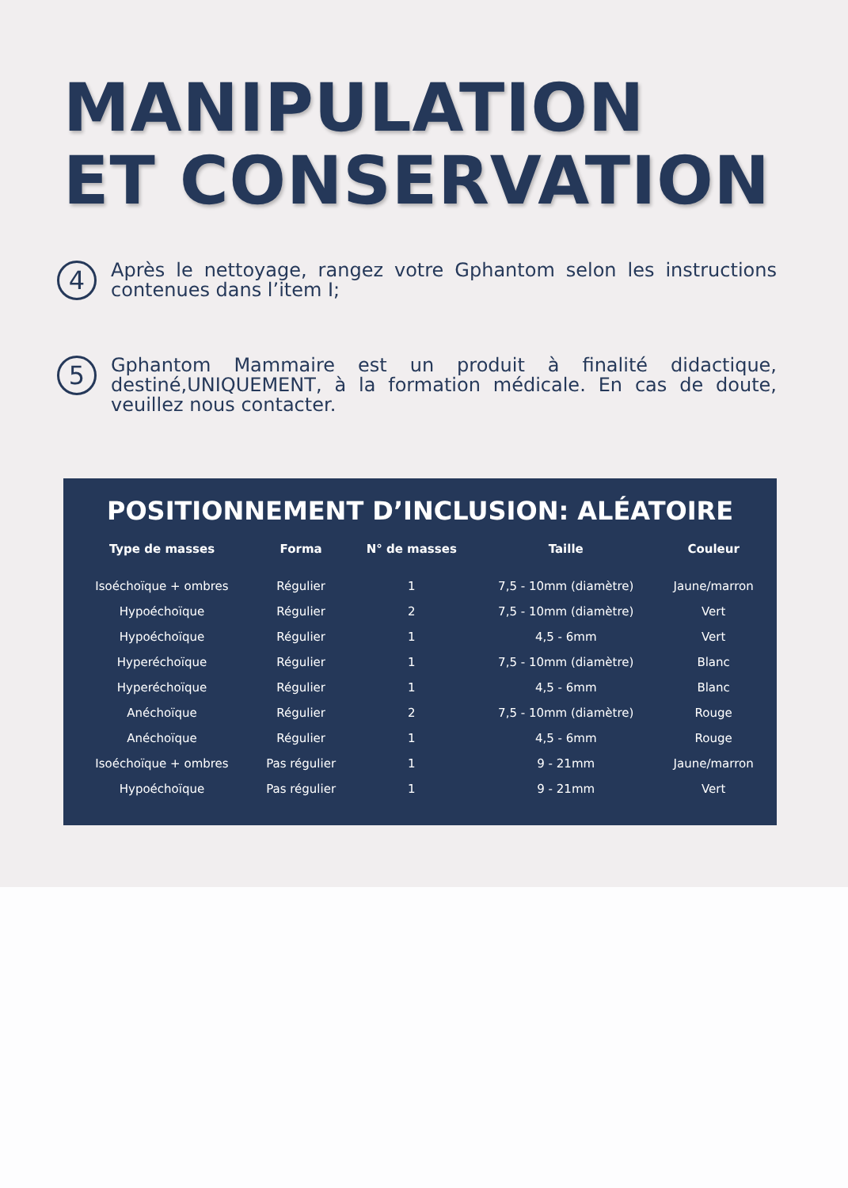MANIPULATION
ET CONSERVATION
4
Après le nettoyage, rangez votre Gphantom selon les instructions contenues dans l’item I;
5
Gphantom Mammaire est un produit à finalité didactique, destiné,UNIQUEMENT, à la formation médicale. En cas de doute, veuillez nous contacter.
POSITIONNEMENT D’INCLUSION: ALÉATOIRE
| Type de masses | Forma | N° de masses | Taille | Couleur |
| --- | --- | --- | --- | --- |
| Isoéchoïque + ombres | Régulier | 1 | 7,5 - 10mm (diamètre) | Jaune/marron |
| Hypoéchoïque | Régulier | 2 | 7,5 - 10mm (diamètre) | Vert |
| Hypoéchoïque | Régulier | 1 | 4,5 - 6mm | Vert |
| Hyperéchoïque | Régulier | 1 | 7,5 - 10mm (diamètre) | Blanc |
| Hyperéchoïque | Régulier | 1 | 4,5 - 6mm | Blanc |
| Anéchoïque | Régulier | 2 | 7,5 - 10mm (diamètre) | Rouge |
| Anéchoïque | Régulier | 1 | 4,5 - 6mm | Rouge |
| Isoéchoïque + ombres | Pas régulier | 1 | 9 - 21mm | Jaune/marron |
| Hypoéchoïque | Pas régulier | 1 | 9 - 21mm | Vert |